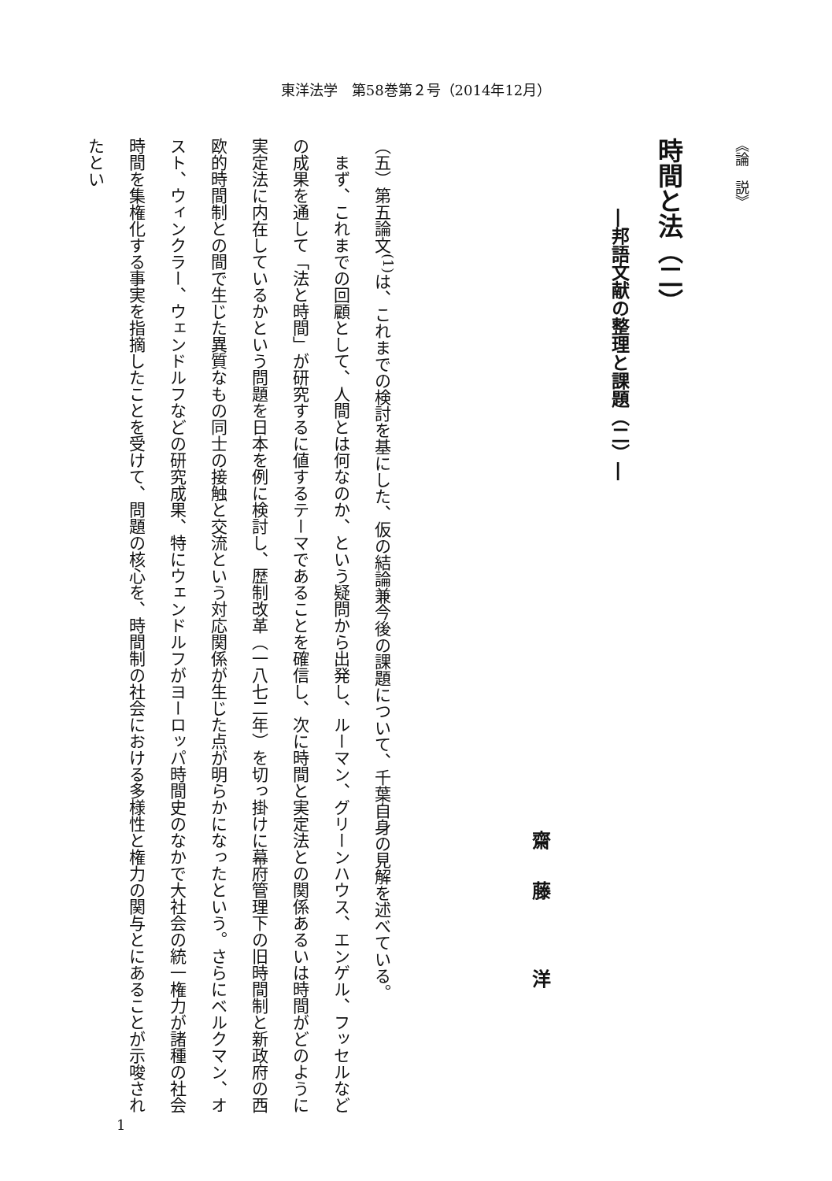東洋法学　第58巻第２号（2014年12月）
《論　説》
時間と法（二）
―邦語文献の整理と課題（二）―
齋藤 洋
（五）第五論文<sup>(1)</sup>は、これまでの検討を基にした、仮の結論兼今後の課題について、千葉自身の見解を述べている。
　まず、これまでの回顧として、人間とは何なのか、という疑問から出発し、ルーマン、グリーンハウス、エンゲル、フッセルなどの成果を通して「法と時間」が研究するに値するテーマであることを確信し、次に時間と実定法との関係あるいは時間がどのように実定法に内在しているかという問題を日本を例に検討し、歴制改革（一八七二年）を切っ掛けに幕府管理下の旧時間制と新政府の西欧的時間制との間で生じた異質なもの同士の接触と交流という対応関係が生じた点が明らかになったという。さらにベルクマン、オスト、ウィンクラー、ウェンドルフなどの研究成果、特にウェンドルフがヨーロッパ時間史のなかで大社会の統一権力が諸種の社会時間を集権化する事実を指摘したことを受けて、問題の核心を、時間制の社会における多様性と権力の関与とにあることが示唆されたとい
1